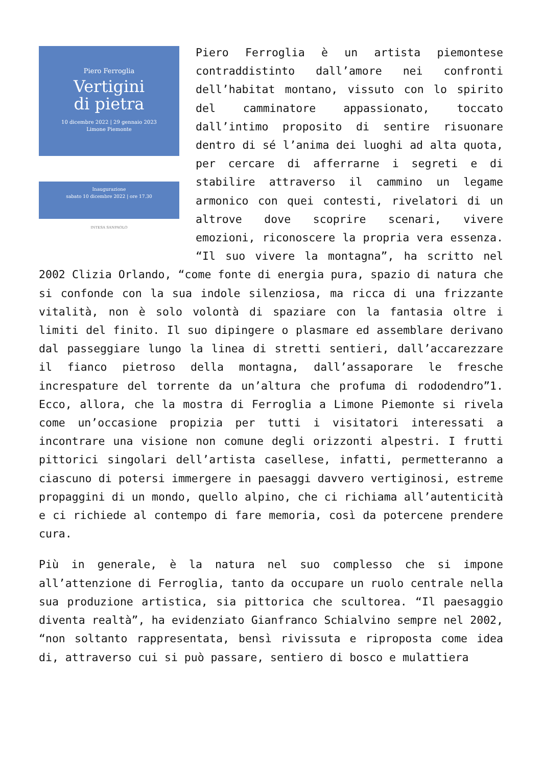Piero Ferroglia
Vertigini
di pietra
10 dicembre 2022 | 29 gennaio 2023
Limone Piemonte
Inaugurazione
sabato 10 dicembre 2022 | ore 17.30
INTESA SANPAOLO
Piero Ferroglia è un artista piemontese contraddistinto dall’amore nei confronti dell’habitat montano, vissuto con lo spirito del camminatore appassionato, toccato dall’intimo proposito di sentire risuonare dentro di sé l’anima dei luoghi ad alta quota, per cercare di afferrarne i segreti e di stabilire attraverso il cammino un legame armonico con quei contesti, rivelatori di un altrove dove scoprire scenari, vivere emozioni, riconoscere la propria vera essenza. “Il suo vivere la montagna”, ha scritto nel 2002 Clizia Orlando, “come fonte di energia pura, spazio di natura che si confonde con la sua indole silenziosa, ma ricca di una frizzante vitalità, non è solo volontà di spaziare con la fantasia oltre i limiti del finito. Il suo dipingere o plasmare ed assemblare derivano dal passeggiare lungo la linea di stretti sentieri, dall’accarezzare il fianco pietroso della montagna, dall’assaporare le fresche increspature del torrente da un’altura che profuma di rododendro”1. Ecco, allora, che la mostra di Ferroglia a Limone Piemonte si rivela come un’occasione propizia per tutti i visitatori interessati a incontrare una visione non comune degli orizzonti alpestri. I frutti pittorici singolari dell’artista casellese, infatti, permetteranno a ciascuno di potersi immergere in paesaggi davvero vertiginosi, estreme propaggini di un mondo, quello alpino, che ci richiama all’autenticità e ci richiede al contempo di fare memoria, così da potercene prendere cura.
Più in generale, è la natura nel suo complesso che si impone all’attenzione di Ferroglia, tanto da occupare un ruolo centrale nella sua produzione artistica, sia pittorica che scultorea. “Il paesaggio diventa realtà”, ha evidenziato Gianfranco Schialvino sempre nel 2002, “non soltanto rappresentata, bensì rivissuta e riproposta come idea di, attraverso cui si può passare, sentiero di bosco e mulattiera